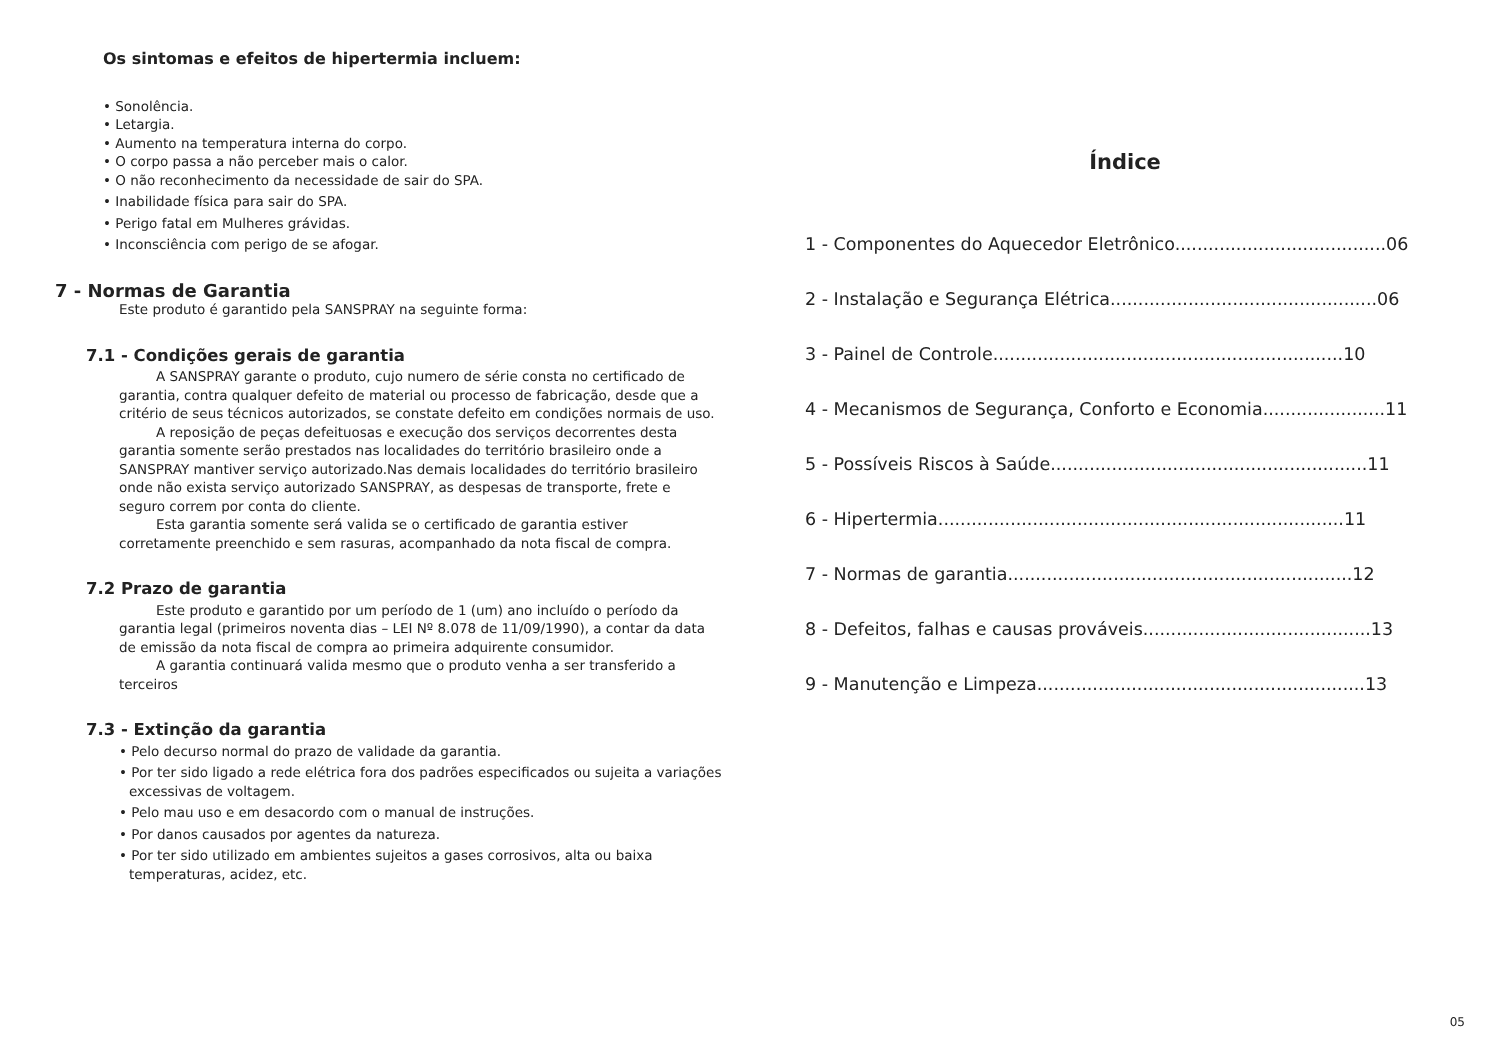Os sintomas e efeitos de hipertermia incluem:
• Sonolência.
• Letargia.
• Aumento na temperatura interna do corpo.
• O corpo passa a não perceber mais o calor.
• O não reconhecimento da necessidade de sair do SPA.
• Inabilidade física para sair do SPA.
• Perigo fatal em Mulheres grávidas.
• Inconsciência com perigo de se afogar.
7 - Normas de Garantia
Este produto é garantido pela SANSPRAY na seguinte forma:
7.1 - Condições gerais de garantia
A SANSPRAY garante o produto, cujo numero de série consta no certificado de garantia, contra qualquer defeito de material ou processo de fabricação, desde que a critério de seus técnicos autorizados, se constate defeito em condições normais de uso.
A reposição de peças defeituosas e execução dos serviços decorrentes desta garantia somente serão prestados nas localidades do território brasileiro onde a SANSPRAY mantiver serviço autorizado.Nas demais localidades do território brasileiro onde não exista serviço autorizado SANSPRAY, as despesas de transporte, frete e seguro correm por conta do cliente.
Esta garantia somente será valida se o certificado de garantia estiver corretamente preenchido e sem rasuras, acompanhado da nota fiscal de compra.
7.2 Prazo de garantia
Este produto e garantido por um período de 1 (um) ano incluído o período da garantia legal (primeiros noventa dias – LEI Nº 8.078 de 11/09/1990), a contar da data de emissão da nota fiscal de compra ao primeira adquirente consumidor.
A garantia continuará valida mesmo que o produto venha a ser transferido a terceiros
7.3 - Extinção da garantia
• Pelo decurso normal do prazo de validade da garantia.
• Por ter sido ligado a rede elétrica fora dos padrões especificados ou sujeita a variações excessivas de voltagem.
• Pelo mau uso e em desacordo com o manual de instruções.
• Por danos causados por agentes da natureza.
• Por ter sido utilizado em ambientes sujeitos a gases corrosivos, alta ou baixa temperaturas, acidez, etc.
Índice
1 - Componentes do Aquecedor Eletrônico......................................06
2 - Instalação e Segurança Elétrica................................................06
3 - Painel de Controle...............................................................10
4 - Mecanismos de Segurança, Conforto e Economia......................11
5 - Possíveis Riscos à Saúde.........................................................11
6 - Hipertermia.........................................................................11
7 - Normas de garantia..............................................................12
8 - Defeitos, falhas e causas prováveis.........................................13
9 - Manutenção e Limpeza...........................................................13
05